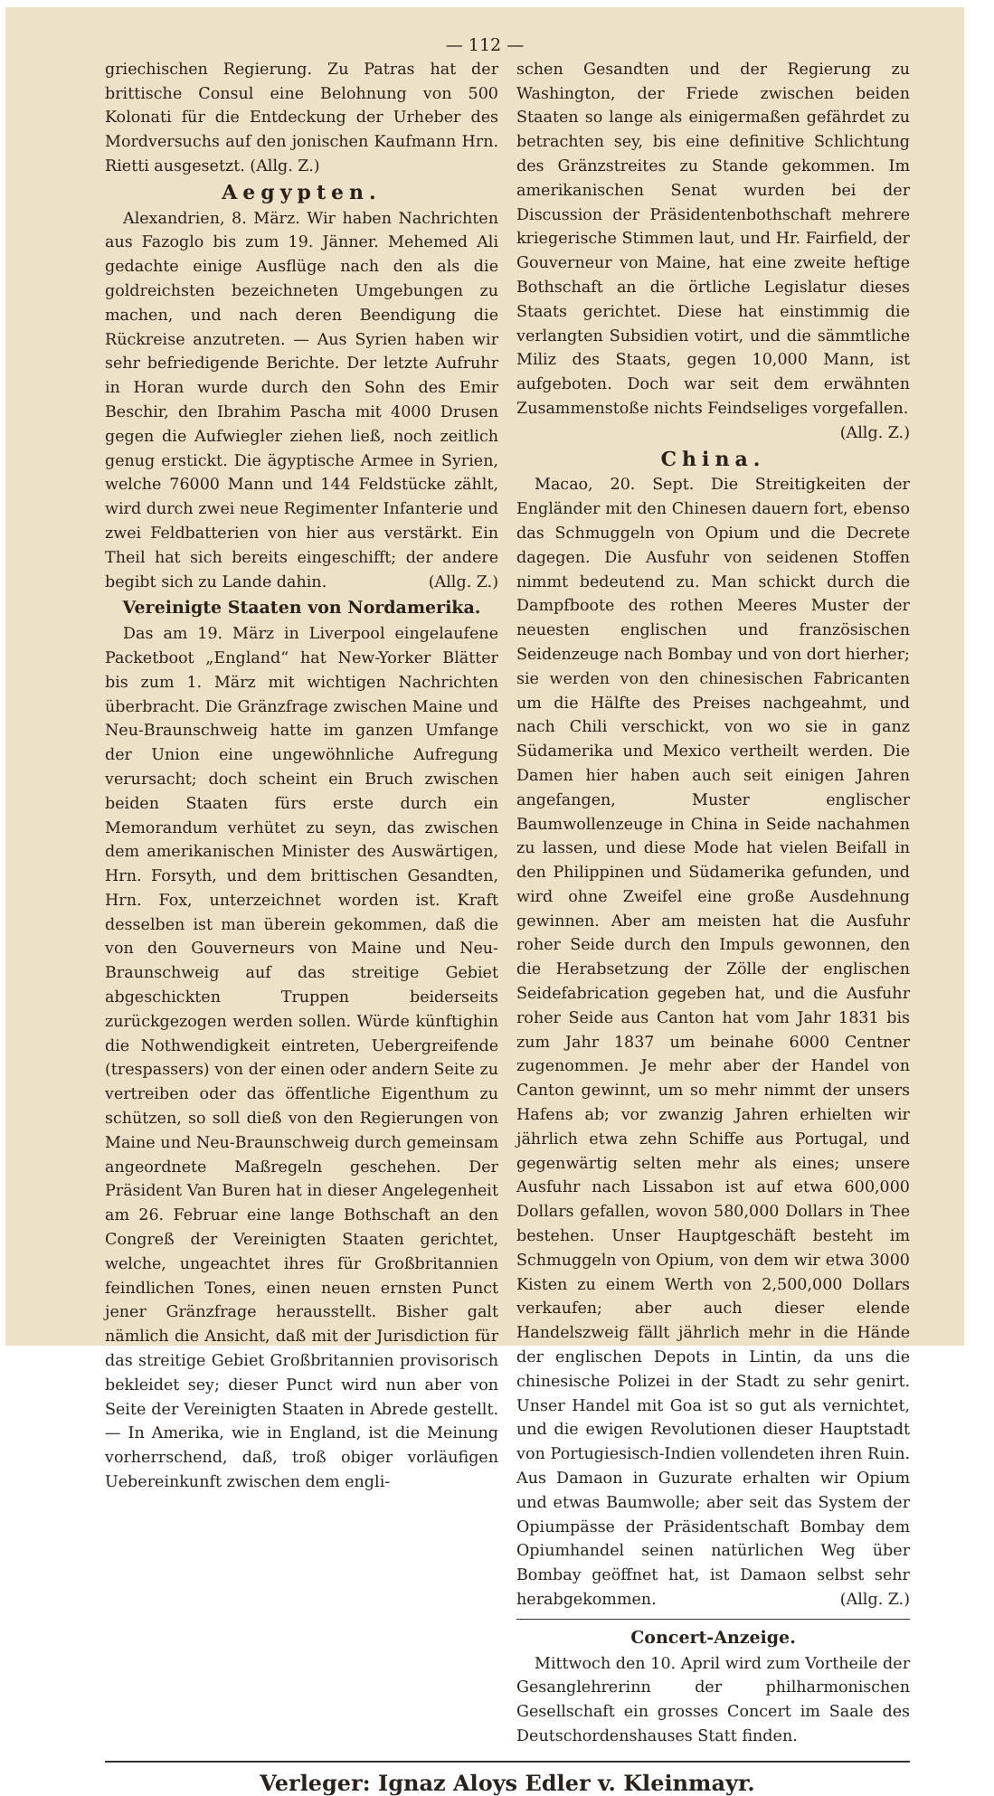— 112 —
griechischen Regierung. Zu Patras hat der brittische Consul eine Belohnung von 500 Kolonati für die Entdeckung der Urheber des Mordversuchs auf den jonischen Kaufmann Hrn. Rietti ausgesetzt. (Allg. Z.)
Aegypten.
Alexandrien, 8. März. Wir haben Nachrichten aus Fazoglo bis zum 19. Jänner. Mehemed Ali gedachte einige Ausflüge nach den als die goldreichsten bezeichneten Umgebungen zu machen, und nach deren Beendigung die Rückreise anzutreten. — Aus Syrien haben wir sehr befriedigende Berichte. Der letzte Aufruhr in Horan wurde durch den Sohn des Emir Beschir, den Ibrahim Pascha mit 4000 Drusen gegen die Aufwiegler ziehen ließ, noch zeitlich genug erstickt. Die ägyptische Armee in Syrien, welche 76000 Mann und 144 Feldstücke zählt, wird durch zwei neue Regimenter Infanterie und zwei Feldbatterien von hier aus verstärkt. Ein Theil hat sich bereits eingeschifft; der andere begibt sich zu Lande dahin. (Allg. Z.)
Vereinigte Staaten von Nordamerika.
Das am 19. März in Liverpool eingelaufene Packetboot „England“ hat New-Yorker Blätter bis zum 1. März mit wichtigen Nachrichten überbracht. Die Gränzfrage zwischen Maine und Neu-Braunschweig hatte im ganzen Umfange der Union eine ungewöhnliche Aufregung verursacht; doch scheint ein Bruch zwischen beiden Staaten fürs erste durch ein Memorandum verhütet zu seyn, das zwischen dem amerikanischen Minister des Auswärtigen, Hrn. Forsyth, und dem brittischen Gesandten, Hrn. Fox, unterzeichnet worden ist. Kraft desselben ist man überein gekommen, daß die von den Gouverneurs von Maine und Neu-Braunschweig auf das streitige Gebiet abgeschickten Truppen beiderseits zurückgezogen werden sollen. Würde künftighin die Nothwendigkeit eintreten, Uebergreifende (trespassers) von der einen oder andern Seite zu vertreiben oder das öffentliche Eigenthum zu schützen, so soll dieß von den Regierungen von Maine und Neu-Braunschweig durch gemeinsam angeordnete Maßregeln geschehen. Der Präsident Van Buren hat in dieser Angelegenheit am 26. Februar eine lange Bothschaft an den Congreß der Vereinigten Staaten gerichtet, welche, ungeachtet ihres für Großbritannien feindlichen Tones, einen neuen ernsten Punct jener Gränzfrage herausstellt. Bisher galt nämlich die Ansicht, daß mit der Jurisdiction für das streitige Gebiet Großbritannien provisorisch bekleidet sey; dieser Punct wird nun aber von Seite der Vereinigten Staaten in Abrede gestellt. — In Amerika, wie in England, ist die Meinung vorherrschend, daß, troß obiger vorläufigen Uebereinkunft zwischen dem engli-
schen Gesandten und der Regierung zu Washington, der Friede zwischen beiden Staaten so lange als einigermaßen gefährdet zu betrachten sey, bis eine definitive Schlichtung des Gränzstreites zu Stande gekommen. Im amerikanischen Senat wurden bei der Discussion der Präsidentenbothschaft mehrere kriegerische Stimmen laut, und Hr. Fairfield, der Gouverneur von Maine, hat eine zweite heftige Bothschaft an die örtliche Legislatur dieses Staats gerichtet. Diese hat einstimmig die verlangten Subsidien votirt, und die sämmtliche Miliz des Staats, gegen 10,000 Mann, ist aufgeboten. Doch war seit dem erwähnten Zusammenstoße nichts Feindseliges vorgefallen.
(Allg. Z.)
China.
Macao, 20. Sept. Die Streitigkeiten der Engländer mit den Chinesen dauern fort, ebenso das Schmuggeln von Opium und die Decrete dagegen. Die Ausfuhr von seidenen Stoffen nimmt bedeutend zu. Man schickt durch die Dampfboote des rothen Meeres Muster der neuesten englischen und französischen Seidenzeuge nach Bombay und von dort hierher; sie werden von den chinesischen Fabricanten um die Hälfte des Preises nachgeahmt, und nach Chili verschickt, von wo sie in ganz Südamerika und Mexico vertheilt werden. Die Damen hier haben auch seit einigen Jahren angefangen, Muster englischer Baumwollenzeuge in China in Seide nachahmen zu lassen, und diese Mode hat vielen Beifall in den Philippinen und Südamerika gefunden, und wird ohne Zweifel eine große Ausdehnung gewinnen. Aber am meisten hat die Ausfuhr roher Seide durch den Impuls gewonnen, den die Herabsetzung der Zölle der englischen Seidefabrication gegeben hat, und die Ausfuhr roher Seide aus Canton hat vom Jahr 1831 bis zum Jahr 1837 um beinahe 6000 Centner zugenommen. Je mehr aber der Handel von Canton gewinnt, um so mehr nimmt der unsers Hafens ab; vor zwanzig Jahren erhielten wir jährlich etwa zehn Schiffe aus Portugal, und gegenwärtig selten mehr als eines; unsere Ausfuhr nach Lissabon ist auf etwa 600,000 Dollars gefallen, wovon 580,000 Dollars in Thee bestehen. Unser Hauptgeschäft besteht im Schmuggeln von Opium, von dem wir etwa 3000 Kisten zu einem Werth von 2,500,000 Dollars verkaufen; aber auch dieser elende Handelszweig fällt jährlich mehr in die Hände der englischen Depots in Lintin, da uns die chinesische Polizei in der Stadt zu sehr genirt. Unser Handel mit Goa ist so gut als vernichtet, und die ewigen Revolutionen dieser Hauptstadt von Portugiesisch-Indien vollendeten ihren Ruin. Aus Damaon in Guzurate erhalten wir Opium und etwas Baumwolle; aber seit das System der Opiumpässe der Präsidentschaft Bombay dem Opiumhandel seinen natürlichen Weg über Bombay geöffnet hat, ist Damaon selbst sehr herabgekommen. (Allg. Z.)
Concert-Anzeige.
Mittwoch den 10. April wird zum Vortheile der Gesanglehrerinn der philharmonischen Gesellschaft ein grosses Concert im Saale des Deutschordenshauses Statt finden.
Verleger: Ignaz Aloys Edler v. Kleinmayr.